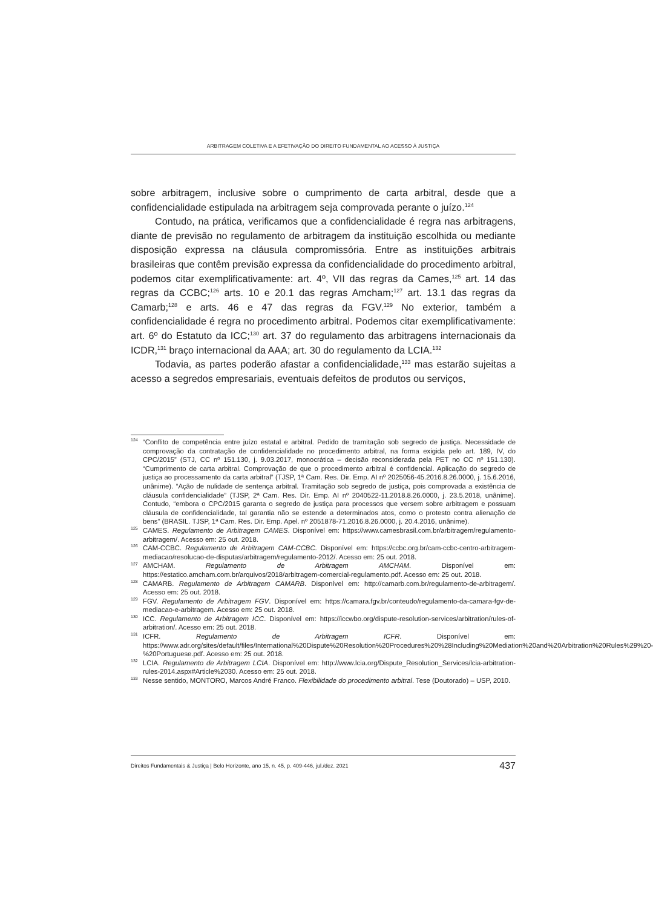ARBITRAGEM COLETIVA E A EFETIVAÇÃO DO DIREITO FUNDAMENTAL AO ACESSO À JUSTIÇA
sobre arbitragem, inclusive sobre o cumprimento de carta arbitral, desde que a confidencialidade estipulada na arbitragem seja comprovada perante o juízo.<sup>124</sup>
Contudo, na prática, verificamos que a confidencialidade é regra nas arbitragens, diante de previsão no regulamento de arbitragem da instituição escolhida ou mediante disposição expressa na cláusula compromissória. Entre as instituições arbitrais brasileiras que contêm previsão expressa da confidencialidade do procedimento arbitral, podemos citar exemplificativamente: art. 4º, VII das regras da Cames,<sup>125</sup> art. 14 das regras da CCBC;<sup>126</sup> arts. 10 e 20.1 das regras Amcham;<sup>127</sup> art. 13.1 das regras da Camarb;<sup>128</sup> e arts. 46 e 47 das regras da FGV.<sup>129</sup> No exterior, também a confidencialidade é regra no procedimento arbitral. Podemos citar exemplificativamente: art. 6º do Estatuto da ICC;<sup>130</sup> art. 37 do regulamento das arbitragens internacionais da ICDR,<sup>131</sup> braço internacional da AAA; art. 30 do regulamento da LCIA.<sup>132</sup>
Todavia, as partes poderão afastar a confidencialidade,<sup>133</sup> mas estarão sujeitas a acesso a segredos empresariais, eventuais defeitos de produtos ou serviços,
<sup>124</sup> “Conflito de competência entre juízo estatal e arbitral. Pedido de tramitação sob segredo de justiça. Necessidade de comprovação da contratação de confidencialidade no procedimento arbitral, na forma exigida pelo art. 189, IV, do CPC/2015” (STJ, CC nº 151.130, j. 9.03.2017, monocrática – decisão reconsiderada pela PET no CC nº 151.130). “Cumprimento de carta arbitral. Comprovação de que o procedimento arbitral é confidencial. Aplicação do segredo de justiça ao processamento da carta arbitral” (TJSP, 1ª Cam. Res. Dir. Emp. AI nº 2025056-45.2016.8.26.0000, j. 15.6.2016, unânime). “Ação de nulidade de sentença arbitral. Tramitação sob segredo de justiça, pois comprovada a existência de cláusula confidencialidade” (TJSP, 2ª Cam. Res. Dir. Emp. AI nº 2040522-11.2018.8.26.0000, j. 23.5.2018, unânime). Contudo, “embora o CPC/2015 garanta o segredo de justiça para processos que versem sobre arbitragem e possuam cláusula de confidencialidade, tal garantia não se estende a determinados atos, como o protesto contra alienação de bens” (BRASIL. TJSP, 1ª Cam. Res. Dir. Emp. Apel. nº 2051878-71.2016.8.26.0000, j. 20.4.2016, unânime).
<sup>125</sup>CAMES. Regulamento de Arbitragem CAMES. Disponível em: https://www.camesbrasil.com.br/arbitragem/regulamento-arbitragem/. Acesso em: 25 out. 2018.
<sup>126</sup>CAM-CCBC. Regulamento de Arbitragem CAM-CCBC. Disponível em: https://ccbc.org.br/cam-ccbc-centro-arbitragem-mediacao/resolucao-de-disputas/arbitragem/regulamento-2012/. Acesso em: 25 out. 2018.
<sup>127</sup> AMCHAM. Regulamento de Arbitragem AMCHAM. Disponível em: https://estatico.amcham.com.br/arquivos/2018/arbitragem-comercial-regulamento.pdf. Acesso em: 25 out. 2018.
<sup>128</sup>CAMARB. Regulamento de Arbitragem CAMARB. Disponível em: http://camarb.com.br/regulamento-de-arbitragem/. Acesso em: 25 out. 2018.
<sup>129</sup>FGV. Regulamento de Arbitragem FGV. Disponível em: https://camara.fgv.br/conteudo/regulamento-da-camara-fgv-de-mediacao-e-arbitragem. Acesso em: 25 out. 2018.
<sup>130</sup>ICC. Regulamento de Arbitragem ICC. Disponível em: https://iccwbo.org/dispute-resolution-services/arbitration/rules-of-arbitration/. Acesso em: 25 out. 2018.
<sup>131</sup>ICFR. Regulamento de Arbitragem ICFR. Disponível em: https://www.adr.org/sites/default/files/International%20Dispute%20Resolution%20Procedures%20%28Including%20Mediation%20and%20Arbitration%20Rules%29%20-%20Portuguese.pdf. Acesso em: 25 out. 2018.
<sup>132</sup> LCIA. Regulamento de Arbitragem LCIA. Disponível em: http://www.lcia.org/Dispute_Resolution_Services/lcia-arbitration-rules-2014.aspx#Article%2030. Acesso em: 25 out. 2018.
<sup>133</sup> Nesse sentido, MONTORO, Marcos André Franco. Flexibilidade do procedimento arbitral. Tese (Doutorado) – USP, 2010.
Direitos Fundamentais & Justiça | Belo Horizonte, ano 15, n. 45, p. 409-446, jul./dez. 2021 437